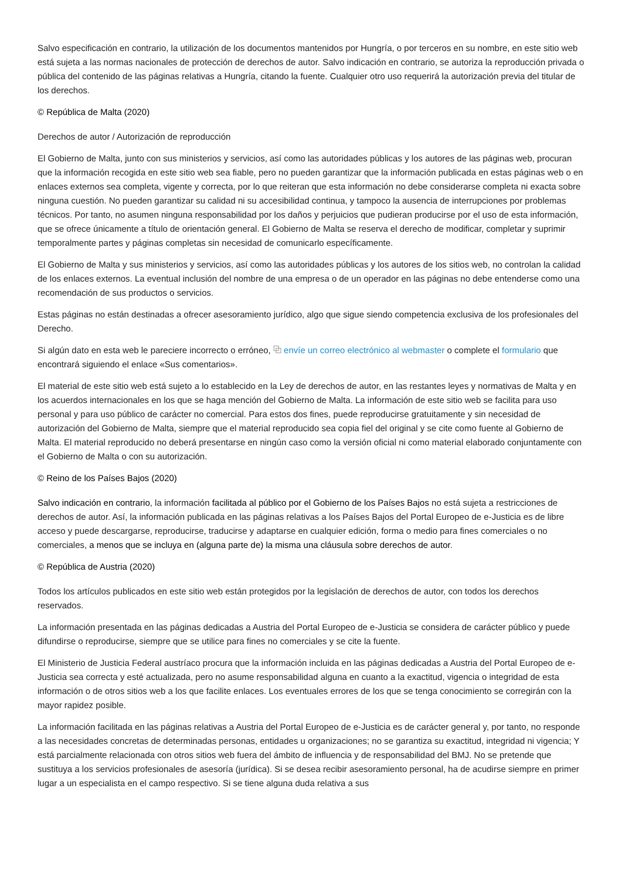Salvo especificación en contrario, la utilización de los documentos mantenidos por Hungría, o por terceros en su nombre, en este sitio web está sujeta a las normas nacionales de protección de derechos de autor. Salvo indicación en contrario, se autoriza la reproducción privada o pública del contenido de las páginas relativas a Hungría, citando la fuente. Cualquier otro uso requerirá la autorización previa del titular de los derechos.
© República de Malta (2020)
Derechos de autor / Autorización de reproducción
El Gobierno de Malta, junto con sus ministerios y servicios, así como las autoridades públicas y los autores de las páginas web, procuran que la información recogida en este sitio web sea fiable, pero no pueden garantizar que la información publicada en estas páginas web o en enlaces externos sea completa, vigente y correcta, por lo que reiteran que esta información no debe considerarse completa ni exacta sobre ninguna cuestión. No pueden garantizar su calidad ni su accesibilidad continua, y tampoco la ausencia de interrupciones por problemas técnicos. Por tanto, no asumen ninguna responsabilidad por los daños y perjuicios que pudieran producirse por el uso de esta información, que se ofrece únicamente a título de orientación general. El Gobierno de Malta se reserva el derecho de modificar, completar y suprimir temporalmente partes y páginas completas sin necesidad de comunicarlo específicamente.
El Gobierno de Malta y sus ministerios y servicios, así como las autoridades públicas y los autores de los sitios web, no controlan la calidad de los enlaces externos. La eventual inclusión del nombre de una empresa o de un operador en las páginas no debe entenderse como una recomendación de sus productos o servicios.
Estas páginas no están destinadas a ofrecer asesoramiento jurídico, algo que sigue siendo competencia exclusiva de los profesionales del Derecho.
Si algún dato en esta web le pareciere incorrecto o erróneo, ⧉ envíe un correo electrónico al webmaster o complete el formulario que encontrará siguiendo el enlace «Sus comentarios».
El material de este sitio web está sujeto a lo establecido en la Ley de derechos de autor, en las restantes leyes y normativas de Malta y en los acuerdos internacionales en los que se haga mención del Gobierno de Malta. La información de este sitio web se facilita para uso personal y para uso público de carácter no comercial. Para estos dos fines, puede reproducirse gratuitamente y sin necesidad de autorización del Gobierno de Malta, siempre que el material reproducido sea copia fiel del original y se cite como fuente al Gobierno de Malta. El material reproducido no deberá presentarse en ningún caso como la versión oficial ni como material elaborado conjuntamente con el Gobierno de Malta o con su autorización.
© Reino de los Países Bajos (2020)
Salvo indicación en contrario, la información facilitada al público por el Gobierno de los Países Bajos no está sujeta a restricciones de derechos de autor. Así, la información publicada en las páginas relativas a los Países Bajos del Portal Europeo de e-Justicia es de libre acceso y puede descargarse, reproducirse, traducirse y adaptarse en cualquier edición, forma o medio para fines comerciales o no comerciales, a menos que se incluya en (alguna parte de) la misma una cláusula sobre derechos de autor.
© República de Austria (2020)
Todos los artículos publicados en este sitio web están protegidos por la legislación de derechos de autor, con todos los derechos reservados.
La información presentada en las páginas dedicadas a Austria del Portal Europeo de e-Justicia se considera de carácter público y puede difundirse o reproducirse, siempre que se utilice para fines no comerciales y se cite la fuente.
El Ministerio de Justicia Federal austríaco procura que la información incluida en las páginas dedicadas a Austria del Portal Europeo de e-Justicia sea correcta y esté actualizada, pero no asume responsabilidad alguna en cuanto a la exactitud, vigencia o integridad de esta información o de otros sitios web a los que facilite enlaces. Los eventuales errores de los que se tenga conocimiento se corregirán con la mayor rapidez posible.
La información facilitada en las páginas relativas a Austria del Portal Europeo de e-Justicia es de carácter general y, por tanto, no responde a las necesidades concretas de determinadas personas, entidades u organizaciones; no se garantiza su exactitud, integridad ni vigencia; Y está parcialmente relacionada con otros sitios web fuera del ámbito de influencia y de responsabilidad del BMJ. No se pretende que sustituya a los servicios profesionales de asesoría (jurídica). Si se desea recibir asesoramiento personal, ha de acudirse siempre en primer lugar a un especialista en el campo respectivo. Si se tiene alguna duda relativa a sus